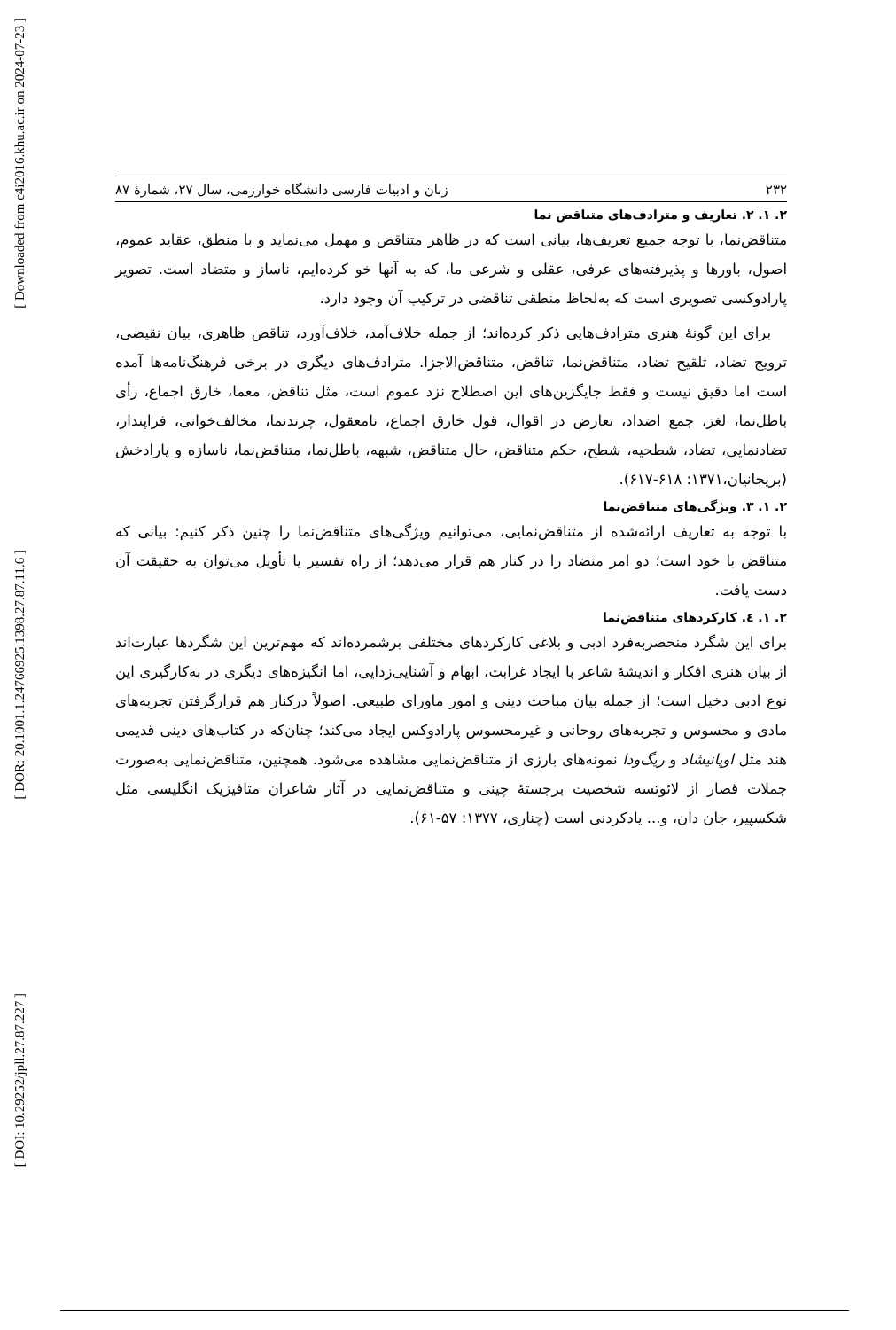[ Downloaded from c4i2016.khu.ac.ir on 2024-07-23 ]
[ DOR: 20.1001.1.24766925.1398.27.87.11.6 ]
[ DOI: 10.29252/jpll.27.87.227 ]
۲۳۲ زبان و ادبیات فارسی دانشگاه خوارزمی، سال ۲۷، شمارهٔ ۸۷
۲. ۱. ۲. تعاریف و مترادف‌های متناقض نما
متناقض‌نما، با توجه جمیع تعریف‌ها، بیانی است که در ظاهر متناقض و مهمل می‌نماید و با منطق، عقاید عموم، اصول، باورها و پذیرفته‌های عرفی، عقلی و شرعی ما، که به آنها خو کرده‌ایم، ناساز و متضاد است. تصویر پارادوکسی تصویری است که به‌لحاظ منطقی تناقضی در ترکیب آن وجود دارد.
برای این گونهٔ هنری مترادف‌هایی ذکر کرده‌اند؛ از جمله خلاف‌آمد، خلاف‌آورد، تناقض ظاهری، بیان نقیضی، ترویج تضاد، تلقیح تضاد، متناقض‌نما، تناقض، متناقض‌الاجزا. مترادف‌های دیگری در برخی فرهنگ‌نامه‌ها آمده است اما دقیق نیست و فقط جایگزین‌های این اصطلاح نزد عموم است، مثل تناقض، معما، خارق اجماع، رأی باطل‌نما، لغز، جمع اضداد، تعارض در اقوال، قول خارق اجماع، نامعقول، چرندنما، مخالف‌خوانی، فراپندار، تضادنمایی، تضاد، شطحیه، شطح، حکم متناقض، حال متناقض، شبهه، باطل‌نما، متناقض‌نما، ناسازه و پارادخش (بریجانیان،۱۳۷۱: ۶۱۸-۶۱۷).
۲. ۱. ۳. ویژگی‌های متناقض‌نما
با توجه به تعاریف ارائه‌شده از متناقض‌نمایی، می‌توانیم ویژگی‌های متناقض‌نما را چنین ذکر کنیم: بیانی که متناقض با خود است؛ دو امر متضاد را در کنار هم قرار می‌دهد؛ از راه تفسیر یا تأویل می‌توان به حقیقت آن دست یافت.
۲. ۱. ٤. کارکردهای متناقض‌نما
برای این شگرد منحصربه‌فرد ادبی و بلاغی کارکردهای مختلفی برشمرده‌اند که مهم‌ترین این شگردها عبارت‌اند از بیان هنری افکار و اندیشهٔ شاعر با ایجاد غرابت، ابهام و آشنایی‌زدایی، اما انگیزه‌های دیگری در به‌کارگیری این نوع ادبی دخیل است؛ از جمله بیان مباحث دینی و امور ماورای طبیعی. اصولاً درکنار هم قرارگرفتن تجربه‌های مادی و محسوس و تجربه‌های روحانی و غیرمحسوس پارادوکس ایجاد می‌کند؛ چنان‌که در کتاب‌های دینی قدیمی هند مثل اوپانیشاد و ریگ‌ودا نمونه‌های بارزی از متناقض‌نمایی مشاهده می‌شود. همچنین، متناقض‌نمایی به‌صورت جملات قصار از لائوتسه شخصیت برجستهٔ چینی و متناقض‌نمایی در آثار شاعران متافیزیک انگلیسی مثل شکسپیر، جان دان، و... یادکردنی است (چناری، ۱۳۷۷: ۵۷-۶۱).